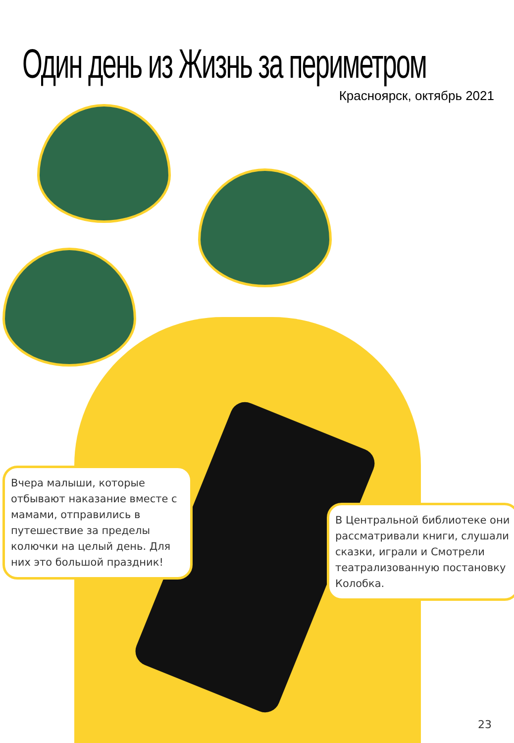Один день из Жизнь за периметром
Красноярск, октябрь 2021
Вчера малыши, которые отбывают наказание вместе с мамами, отправились в путешествие за пределы колючки на целый день. Для них это большой праздник!
В Центральной библиотеке они рассматривали книги, слушали сказки, играли и Смотрели театрализованную постановку Колобка.
23